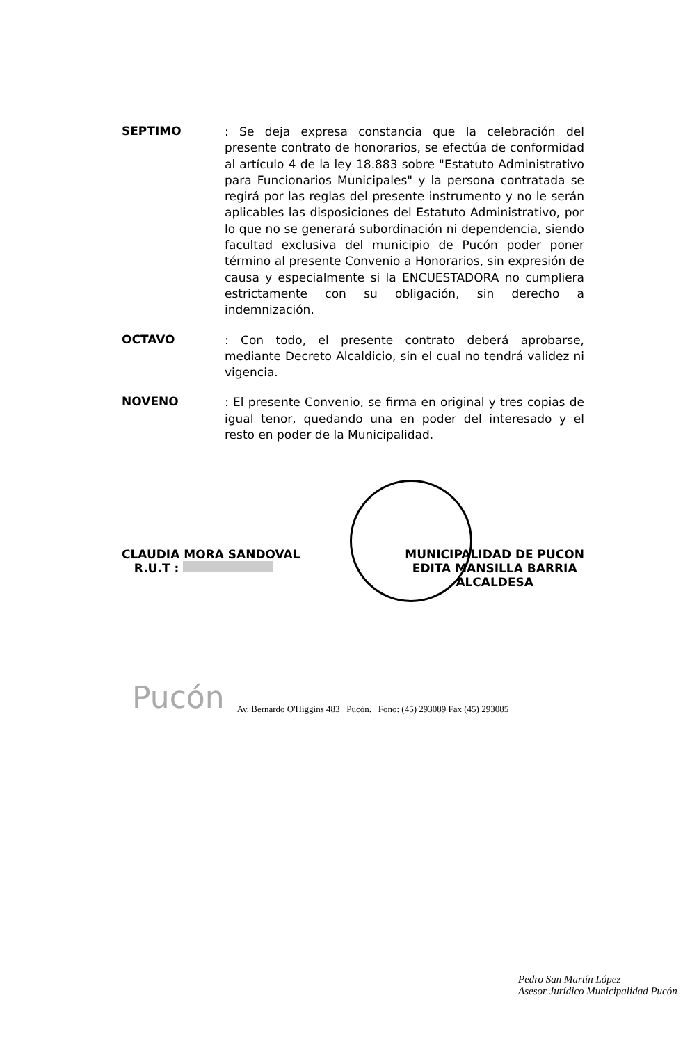SEPTIMO
: Se deja expresa constancia que la celebración del presente contrato de honorarios, se efectúa de conformidad al artículo 4 de la ley 18.883 sobre "Estatuto Administrativo para Funcionarios Municipales" y la persona contratada se regirá por las reglas del presente instrumento y no le serán aplicables las disposiciones del Estatuto Administrativo, por lo que no se generará subordinación ni dependencia, siendo facultad exclusiva del municipio de Pucón poder poner término al presente Convenio a Honorarios, sin expresión de causa y especialmente si la ENCUESTADORA no cumpliera estrictamente con su obligación, sin derecho a indemnización.
OCTAVO
: Con todo, el presente contrato deberá aprobarse, mediante Decreto Alcaldicio, sin el cual no tendrá validez ni vigencia.
NOVENO
: El presente Convenio, se firma en original y tres copias de igual tenor, quedando una en poder del interesado y el resto en poder de la Municipalidad.
CLAUDIA MORA SANDOVAL
R.U.T :
MUNICIPALIDAD DE PUCON
EDITA MANSILLA BARRIA
ALCALDESA
Pucón Av. Bernardo O'Higgins 483 Pucón. Fono: (45) 293089 Fax (45) 293085
Pedro San Martín López
Asesor Jurídico Municipalidad Pucón